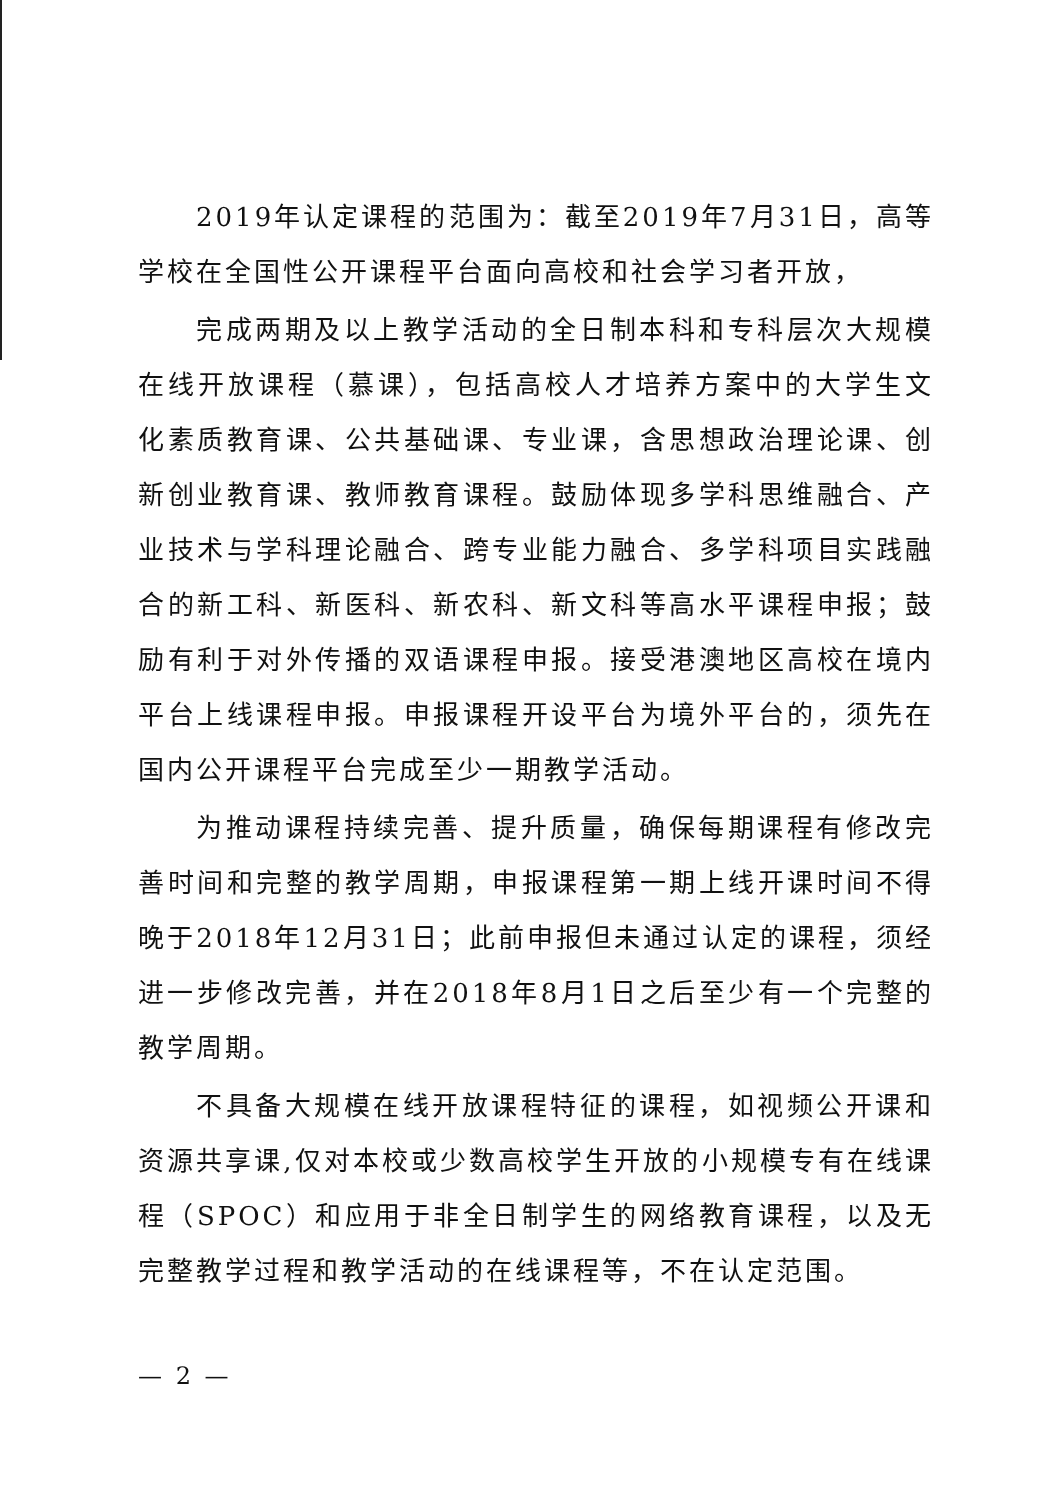2019年认定课程的范围为：截至2019年7月31日，高等学校在全国性公开课程平台面向高校和社会学习者开放，
完成两期及以上教学活动的全日制本科和专科层次大规模在线开放课程（慕课），包括高校人才培养方案中的大学生文化素质教育课、公共基础课、专业课，含思想政治理论课、创新创业教育课、教师教育课程。鼓励体现多学科思维融合、产业技术与学科理论融合、跨专业能力融合、多学科项目实践融合的新工科、新医科、新农科、新文科等高水平课程申报；鼓励有利于对外传播的双语课程申报。接受港澳地区高校在境内平台上线课程申报。申报课程开设平台为境外平台的，须先在国内公开课程平台完成至少一期教学活动。
为推动课程持续完善、提升质量，确保每期课程有修改完善时间和完整的教学周期，申报课程第一期上线开课时间不得晚于2018年12月31日；此前申报但未通过认定的课程，须经进一步修改完善，并在2018年8月1日之后至少有一个完整的教学周期。
不具备大规模在线开放课程特征的课程，如视频公开课和资源共享课,仅对本校或少数高校学生开放的小规模专有在线课程（SPOC）和应用于非全日制学生的网络教育课程，以及无完整教学过程和教学活动的在线课程等，不在认定范围。
— 2 —